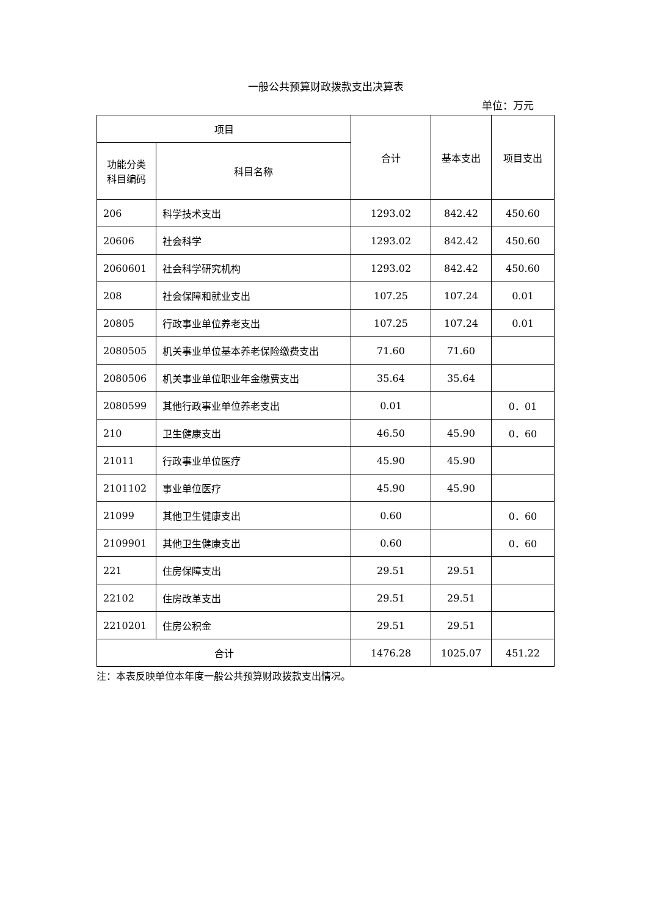一般公共预算财政拨款支出决算表
单位：万元
| 项目 | | 合计 | 基本支出 | 项目支出 |
| --- | --- | --- | --- | --- |
| 功能分类 科目编码 | 科目名称 | | | |
| 206 | 科学技术支出 | 1293.02 | 842.42 | 450.60 |
| 20606 | 社会科学 | 1293.02 | 842.42 | 450.60 |
| 2060601 | 社会科学研究机构 | 1293.02 | 842.42 | 450.60 |
| 208 | 社会保障和就业支出 | 107.25 | 107.24 | 0.01 |
| 20805 | 行政事业单位养老支出 | 107.25 | 107.24 | 0.01 |
| 2080505 | 机关事业单位基本养老保险缴费支出 | 71.60 | 71.60 | |
| 2080506 | 机关事业单位职业年金缴费支出 | 35.64 | 35.64 | |
| 2080599 | 其他行政事业单位养老支出 | 0.01 | | 0．01 |
| 210 | 卫生健康支出 | 46.50 | 45.90 | 0．60 |
| 21011 | 行政事业单位医疗 | 45.90 | 45.90 | |
| 2101102 | 事业单位医疗 | 45.90 | 45.90 | |
| 21099 | 其他卫生健康支出 | 0.60 | | 0．60 |
| 2109901 | 其他卫生健康支出 | 0.60 | | 0．60 |
| 221 | 住房保障支出 | 29.51 | 29.51 | |
| 22102 | 住房改革支出 | 29.51 | 29.51 | |
| 2210201 | 住房公积金 | 29.51 | 29.51 | |
| 合计 | | 1476.28 | 1025.07 | 451.22 |
注：本表反映单位本年度一般公共预算财政拨款支出情况。